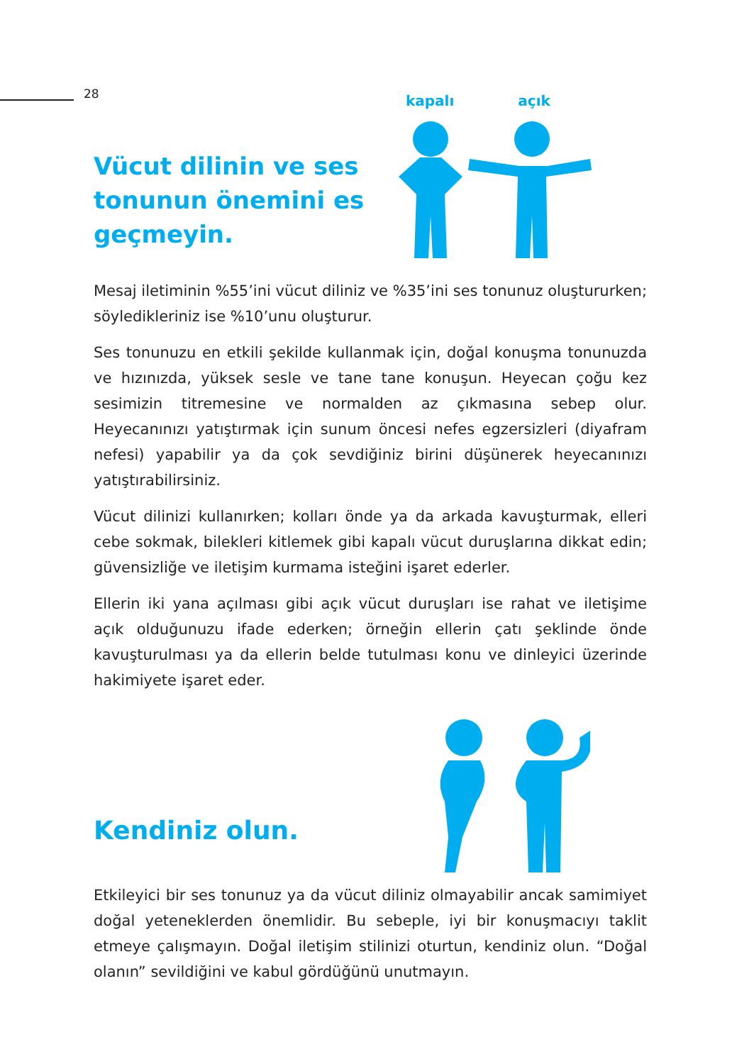28
Vücut dilinin ve ses tonunun önemini es geçmeyin.
kapalı açık
Mesaj iletiminin %55’ini vücut diliniz ve %35’ini ses tonunuz oluştururken; söyledikleriniz ise %10’unu oluşturur.
Ses tonunuzu en etkili şekilde kullanmak için, doğal konuşma tonunuzda ve hızınızda, yüksek sesle ve tane tane konuşun. Heyecan çoğu kez sesimizin titremesine ve normalden az çıkmasına sebep olur. Heyecanınızı yatıştırmak için sunum öncesi nefes egzersizleri (diyafram nefesi) yapabilir ya da çok sevdiğiniz birini düşünerek heyecanınızı yatıştırabilirsiniz.
Vücut dilinizi kullanırken; kolları önde ya da arkada kavuşturmak, elleri cebe sokmak, bilekleri kitlemek gibi kapalı vücut duruşlarına dikkat edin; güvensizliğe ve iletişim kurmama isteğini işaret ederler.
Ellerin iki yana açılması gibi açık vücut duruşları ise rahat ve iletişime açık olduğunuzu ifade ederken; örneğin ellerin çatı şeklinde önde kavuşturulması ya da ellerin belde tutulması konu ve dinleyici üzerinde hakimiyete işaret eder.
Kendiniz olun.
Etkileyici bir ses tonunuz ya da vücut diliniz olmayabilir ancak samimiyet doğal yeteneklerden önemlidir. Bu sebeple, iyi bir konuşmacıyı taklit etmeye çalışmayın. Doğal iletişim stilinizi oturtun, kendiniz olun. “Doğal olanın” sevildiğini ve kabul gördüğünü unutmayın.